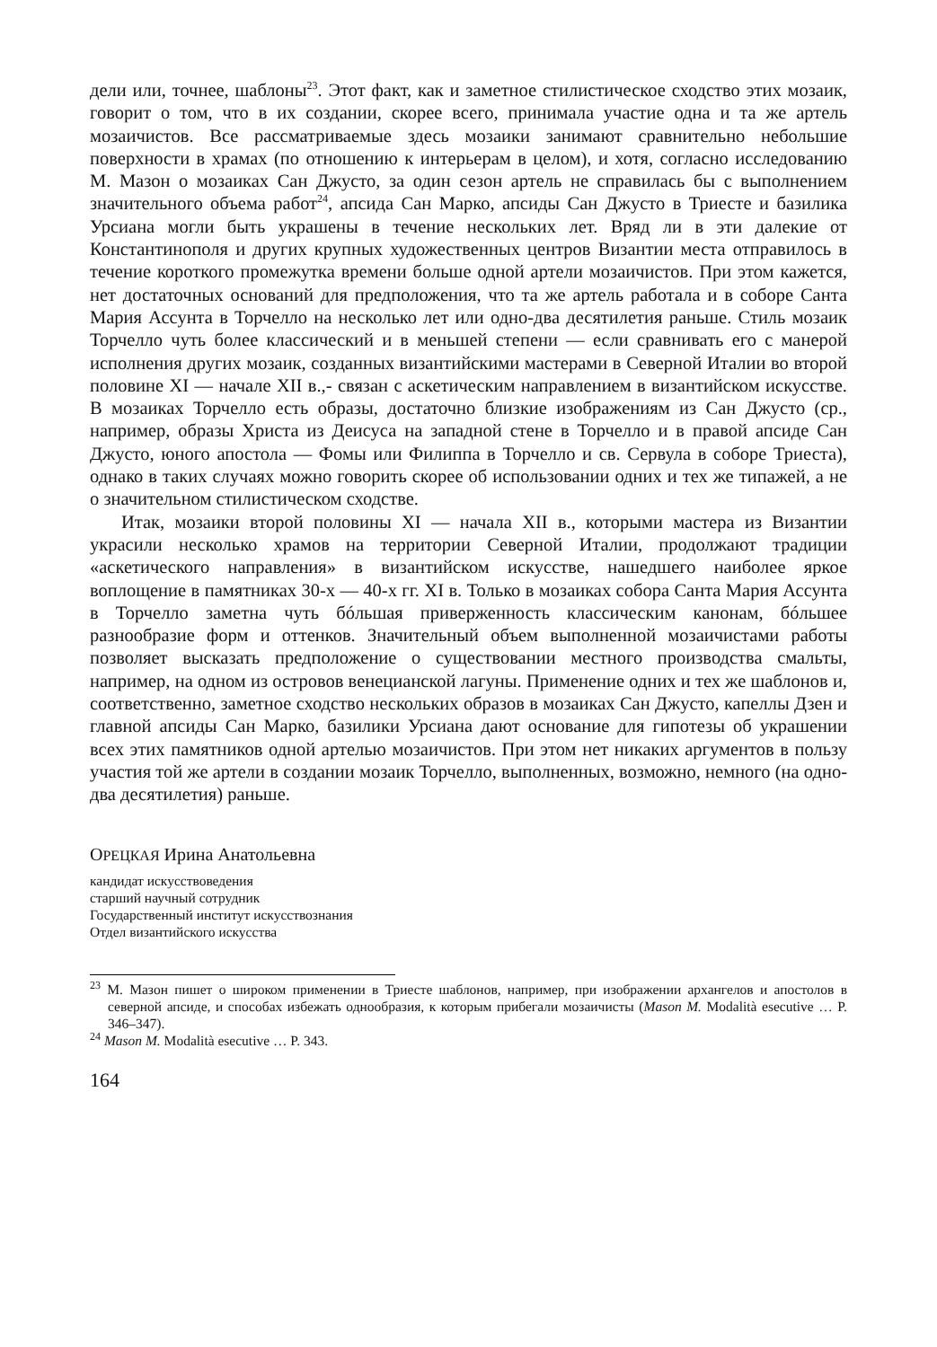дели или, точнее, шаблоны<sup>23</sup>. Этот факт, как и заметное стилистическое сходство этих мозаик, говорит о том, что в их создании, скорее всего, принимала участие одна и та же артель мозаичистов. Все рассматриваемые здесь мозаики занимают сравнительно небольшие поверхности в храмах (по отношению к интерьерам в целом), и хотя, согласно исследованию М. Мазон о мозаиках Сан Джусто, за один сезон артель не справилась бы с выполнением значительного объема работ<sup>24</sup>, апсида Сан Марко, апсиды Сан Джусто в Триесте и базилика Урсиана могли быть украшены в течение нескольких лет. Вряд ли в эти далекие от Константинополя и других крупных художественных центров Византии места отправилось в течение короткого промежутка времени больше одной артели мозаичистов. При этом кажется, нет достаточных оснований для предположения, что та же артель работала и в соборе Санта Мария Ассунта в Торчелло на несколько лет или одно-два десятилетия раньше. Стиль мозаик Торчелло чуть более классический и в меньшей степени — если сравнивать его с манерой исполнения других мозаик, созданных византийскими мастерами в Северной Италии во второй половине XI — начале XII в.,- связан с аскетическим направлением в византийском искусстве. В мозаиках Торчелло есть образы, достаточно близкие изображениям из Сан Джусто (ср., например, образы Христа из Деисуса на западной стене в Торчелло и в правой апсиде Сан Джусто, юного апостола — Фомы или Филиппа в Торчелло и св. Сервула в соборе Триеста), однако в таких случаях можно говорить скорее об использовании одних и тех же типажей, а не о значительном стилистическом сходстве.
Итак, мозаики второй половины XI — начала XII в., которыми мастера из Византии украсили несколько храмов на территории Северной Италии, продолжают традиции «аскетического направления» в византийском искусстве, нашедшего наиболее яркое воплощение в памятниках 30-х — 40-х гг. XI в. Только в мозаиках собора Санта Мария Ассунта в Торчелло заметна чуть бóльшая приверженность классическим канонам, бóльшее разнообразие форм и оттенков. Значительный объем выполненной мозаичистами работы позволяет высказать предположение о существовании местного производства смальты, например, на одном из островов венецианской лагуны. Применение одних и тех же шаблонов и, соответственно, заметное сходство нескольких образов в мозаиках Сан Джусто, капеллы Дзен и главной апсиды Сан Марко, базилики Урсиана дают основание для гипотезы об украшении всех этих памятников одной артелью мозаичистов. При этом нет никаких аргументов в пользу участия той же артели в создании мозаик Торчелло, выполненных, возможно, немного (на одно-два десятилетия) раньше.
ОРЕЦКАЯ Ирина Анатольевна
кандидат искусствоведения
старший научный сотрудник
Государственный институт искусствознания
Отдел византийского искусства
<sup>23</sup> М. Мазон пишет о широком применении в Триесте шаблонов, например, при изображении архангелов и апостолов в северной апсиде, и способах избежать однообразия, к которым прибегали мозаичисты (Mason M. Modalità esecutive … P. 346–347).
<sup>24</sup> Mason M. Modalità esecutive … P. 343.
164